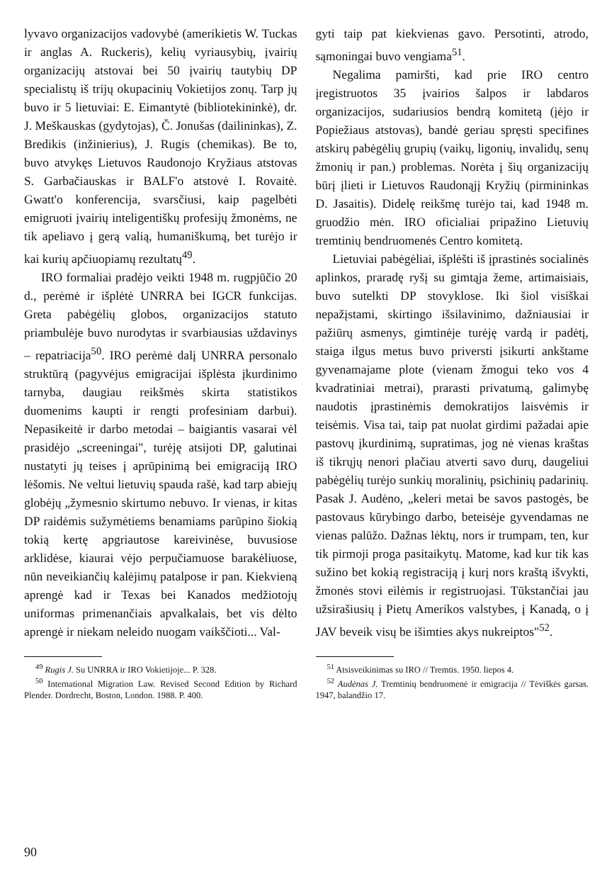lyvavo organizacijos vadovybė (amerikietis W. Tuckas ir anglas A. Ruckeris), kelių vyriausybių, įvairių organizacijų atstovai bei 50 įvairių tautybių DP specialistų iš trijų okupacinių Vokietijos zonų. Tarp jų buvo ir 5 lietuviai: E. Eimantytė (bibliotekininkė), dr. J. Meškauskas (gydytojas), Č. Jonušas (dailininkas), Z. Bredikis (inžinierius), J. Rugis (chemikas). Be to, buvo atvykęs Lietuvos Raudonojo Kryžiaus atstovas S. Garbačiauskas ir BALF'o atstovė I. Rovaitė. Gwatt'o konferencija, svarsčiusi, kaip pagelbėti emigruoti įvairių inteligentiškų profesijų žmonėms, ne tik apeliavo į gerą valią, humaniškumą, bet turėjo ir kai kurių apčiuopiamų rezultatų<sup>49</sup>.
IRO formaliai pradėjo veikti 1948 m. rugpjūčio 20 d., perėmė ir išplėtė UNRRA bei IGCR funkcijas. Greta pabėgėlių globos, organizacijos statuto priambulėje buvo nurodytas ir svarbiausias uždavinys – repatriacija<sup>50</sup>. IRO perėmė dalį UNRRA personalo struktūrą (pagyvėjus emigracijai išplėsta įkurdinimo tarnyba, daugiau reikšmės skirta statistikos duomenims kaupti ir rengti profesiniam darbui). Nepasikeitė ir darbo metodai – baigiantis vasarai vėl prasidėjo „screeningai", turėję atsijoti DP, galutinai nustatyti jų teises į aprūpinimą bei emigraciją IRO lėšomis. Ne veltui lietuvių spauda rašė, kad tarp abiejų globėjų „žymesnio skirtumo nebuvo. Ir vienas, ir kitas DP raidėmis sužymėtiems benamiams parūpino šiokią tokią kertę apgriautose kareivinėse, buvusiose arklidėse, kiaurai vėjo perpučiamuose barakėliuose, nūn neveikiančių kalėjimų patalpose ir pan. Kiekvieną aprengė kad ir Texas bei Kanados medžiotojų uniformas primenančiais apvalkalais, bet vis dėlto aprengė ir niekam neleido nuogam vaikščioti... Val-
<sup>49</sup> Rugis J. Su UNRRA ir IRO Vokietijoje... P. 328.
<sup>50</sup> International Migration Law. Revised Second Edition by Richard Plender. Dordrecht, Boston, London. 1988. P. 400.
gyti taip pat kiekvienas gavo. Persotinti, atrodo, sąmoningai buvo vengiama<sup>51</sup>.
Negalima pamiršti, kad prie IRO centro įregistruotos 35 įvairios šalpos ir labdaros organizacijos, sudariusios bendrą komitetą (įėjo ir Popiežiaus atstovas), bandė geriau spręsti specifines atskirų pabėgėlių grupių (vaikų, ligonių, invalidų, senų žmonių ir pan.) problemas. Norėta į šių organizacijų būrį įlieti ir Lietuvos Raudonąjį Kryžių (pirmininkas D. Jasaitis). Didelę reikšmę turėjo tai, kad 1948 m. gruodžio mėn. IRO oficialiai pripažino Lietuvių tremtinių bendruomenės Centro komitetą.
Lietuviai pabėgėliai, išplėšti iš įprastinės socialinės aplinkos, praradę ryšį su gimtąja žeme, artimaisiais, buvo sutelkti DP stovyklose. Iki šiol visiškai nepažįstami, skirtingo išsilavinimo, dažniausiai ir pažiūrų asmenys, gimtinėje turėję vardą ir padėtį, staiga ilgus metus buvo priversti įsikurti ankštame gyvenamajame plote (vienam žmogui teko vos 4 kvadratiniai metrai), prarasti privatumą, galimybę naudotis įprastinėmis demokratijos laisvėmis ir teisėmis. Visa tai, taip pat nuolat girdimi pažadai apie pastovų įkurdinimą, supratimas, jog nė vienas kraštas iš tikrųjų nenori plačiau atverti savo durų, daugeliui pabėgėlių turėjo sunkių moralinių, psichinių padarinių. Pasak J. Audėno, „keleri metai be savos pastogės, be pastovaus kūrybingo darbo, beteisėje gyvendamas ne vienas palūžo. Dažnas lėktų, nors ir trumpam, ten, kur tik pirmoji proga pasitaikytų. Matome, kad kur tik kas sužino bet kokią registraciją į kurį nors kraštą išvykti, žmonės stovi eilėmis ir registruojasi. Tūkstančiai jau užsirašiusių į Pietų Amerikos valstybes, į Kanadą, o į JAV beveik visų be išimties akys nukreiptos"<sup>52</sup>.
<sup>51</sup> Atsisveikinimas su IRO // Tremtis. 1950. liepos 4.
<sup>52</sup> Audėnas J. Tremtinių bendruomenė ir emigracija // Tėviškės garsas. 1947, balandžio 17.
90